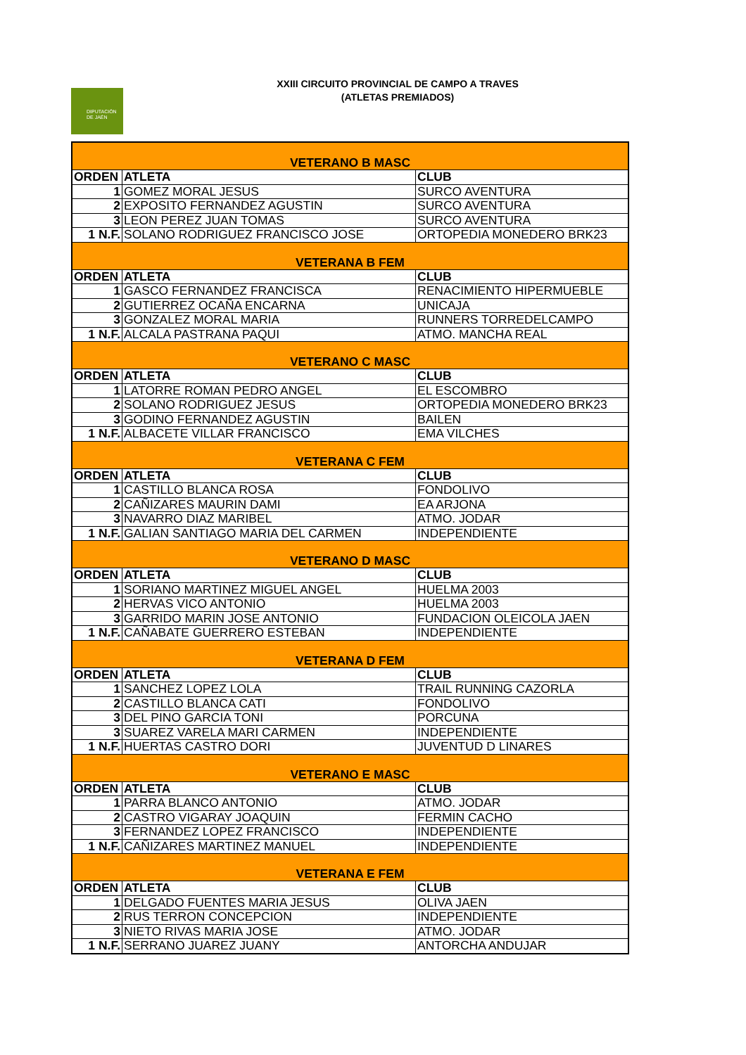DIPUTACIÓN
DE JAÉN
XXIII CIRCUITO PROVINCIAL DE CAMPO A TRAVES
(ATLETAS PREMIADOS)
| VETERANO B MASC | | |
| ORDEN | ATLETA | CLUB |
| 1 | GOMEZ MORAL JESUS | SURCO AVENTURA |
| 2 | EXPOSITO FERNANDEZ AGUSTIN | SURCO AVENTURA |
| 3 | LEON PEREZ JUAN TOMAS | SURCO AVENTURA |
| 1 N.F. | SOLANO RODRIGUEZ FRANCISCO JOSE | ORTOPEDIA MONEDERO BRK23 |
| VETERANA B FEM | | |
| ORDEN | ATLETA | CLUB |
| 1 | GASCO FERNANDEZ FRANCISCA | RENACIMIENTO HIPERMUEBLE |
| 2 | GUTIERREZ OCAÑA ENCARNA | UNICAJA |
| 3 | GONZALEZ MORAL MARIA | RUNNERS TORREDELCAMPO |
| 1 N.F. | ALCALA PASTRANA PAQUI | ATMO. MANCHA REAL |
| VETERANO C MASC | | |
| ORDEN | ATLETA | CLUB |
| 1 | LATORRE ROMAN PEDRO ANGEL | EL ESCOMBRO |
| 2 | SOLANO RODRIGUEZ JESUS | ORTOPEDIA MONEDERO BRK23 |
| 3 | GODINO FERNANDEZ AGUSTIN | BAILEN |
| 1 N.F. | ALBACETE VILLAR FRANCISCO | EMA VILCHES |
| VETERANA C FEM | | |
| ORDEN | ATLETA | CLUB |
| 1 | CASTILLO BLANCA ROSA | FONDOLIVO |
| 2 | CAÑIZARES MAURIN DAMI | EA ARJONA |
| 3 | NAVARRO DIAZ MARIBEL | ATMO. JODAR |
| 1 N.F. | GALIAN SANTIAGO MARIA DEL CARMEN | INDEPENDIENTE |
| VETERANO D MASC | | |
| ORDEN | ATLETA | CLUB |
| 1 | SORIANO MARTINEZ MIGUEL ANGEL | HUELMA 2003 |
| 2 | HERVAS VICO ANTONIO | HUELMA 2003 |
| 3 | GARRIDO MARIN JOSE ANTONIO | FUNDACION OLEICOLA JAEN |
| 1 N.F. | CAÑABATE GUERRERO ESTEBAN | INDEPENDIENTE |
| VETERANA D FEM | | |
| ORDEN | ATLETA | CLUB |
| 1 | SANCHEZ LOPEZ LOLA | TRAIL RUNNING CAZORLA |
| 2 | CASTILLO BLANCA CATI | FONDOLIVO |
| 3 | DEL PINO GARCIA TONI | PORCUNA |
| 3 | SUAREZ VARELA MARI CARMEN | INDEPENDIENTE |
| 1 N.F. | HUERTAS CASTRO DORI | JUVENTUD D LINARES |
| VETERANO E MASC | | |
| ORDEN | ATLETA | CLUB |
| 1 | PARRA BLANCO ANTONIO | ATMO. JODAR |
| 2 | CASTRO VIGARAY JOAQUIN | FERMIN CACHO |
| 3 | FERNANDEZ LOPEZ FRANCISCO | INDEPENDIENTE |
| 1 N.F. | CAÑIZARES MARTINEZ MANUEL | INDEPENDIENTE |
| VETERANA E FEM | | |
| ORDEN | ATLETA | CLUB |
| 1 | DELGADO FUENTES MARIA JESUS | OLIVA JAEN |
| 2 | RUS TERRON CONCEPCION | INDEPENDIENTE |
| 3 | NIETO RIVAS MARIA JOSE | ATMO. JODAR |
| 1 N.F. | SERRANO JUAREZ JUANY | ANTORCHA ANDUJAR |